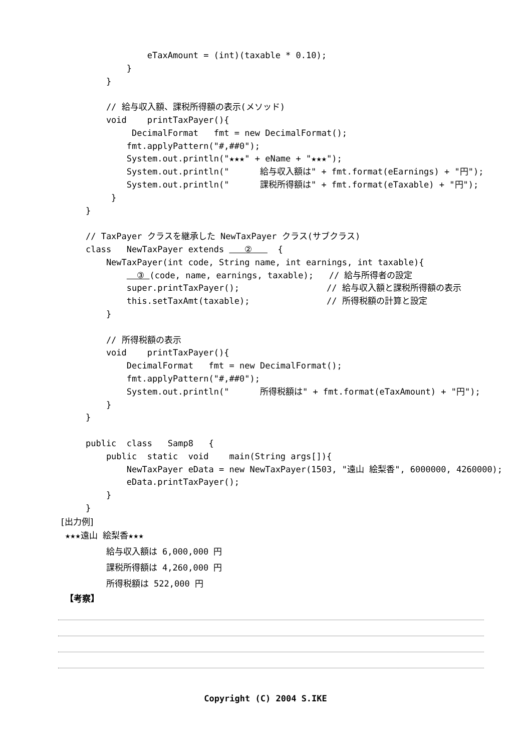eTaxAmount = (int)(taxable * 0.10);
            }
        }

        // 給与収入額、課税所得額の表示(メソッド)
        void    printTaxPayer(){
             DecimalFormat   fmt = new DecimalFormat();
            fmt.applyPattern("#,##0");
            System.out.println("★★★" + eName + "★★★");
            System.out.println("      給与収入額は" + fmt.format(eEarnings) + "円");
            System.out.println("      課税所得額は" + fmt.format(eTaxable) + "円");
         }
    }

    // TaxPayer クラスを継承した NewTaxPayer クラス(サブクラス)
    class   NewTaxPayer extends    ②     {
        NewTaxPayer(int code, String name, int earnings, int taxable){
              ③ (code, name, earnings, taxable);   // 給与所得者の設定
            super.printTaxPayer();                 // 給与収入額と課税所得額の表示
            this.setTaxAmt(taxable);               // 所得税額の計算と設定
        }

        // 所得税額の表示
        void    printTaxPayer(){
            DecimalFormat   fmt = new DecimalFormat();
            fmt.applyPattern("#,##0");
            System.out.println("      所得税額は" + fmt.format(eTaxAmount) + "円");
        }
    }

    public  class   Samp8   {
        public  static  void    main(String args[]){
            NewTaxPayer eData = new NewTaxPayer(1503, "遠山 絵梨香", 6000000, 4260000);
            eData.printTaxPayer();
        }
    }
[出力例]
★★★遠山 絵梨香★★★
給与収入額は 6,000,000 円
課税所得額は 4,260,000 円
所得税額は 522,000 円
【考察】
Copyright (C) 2004 S.IKE